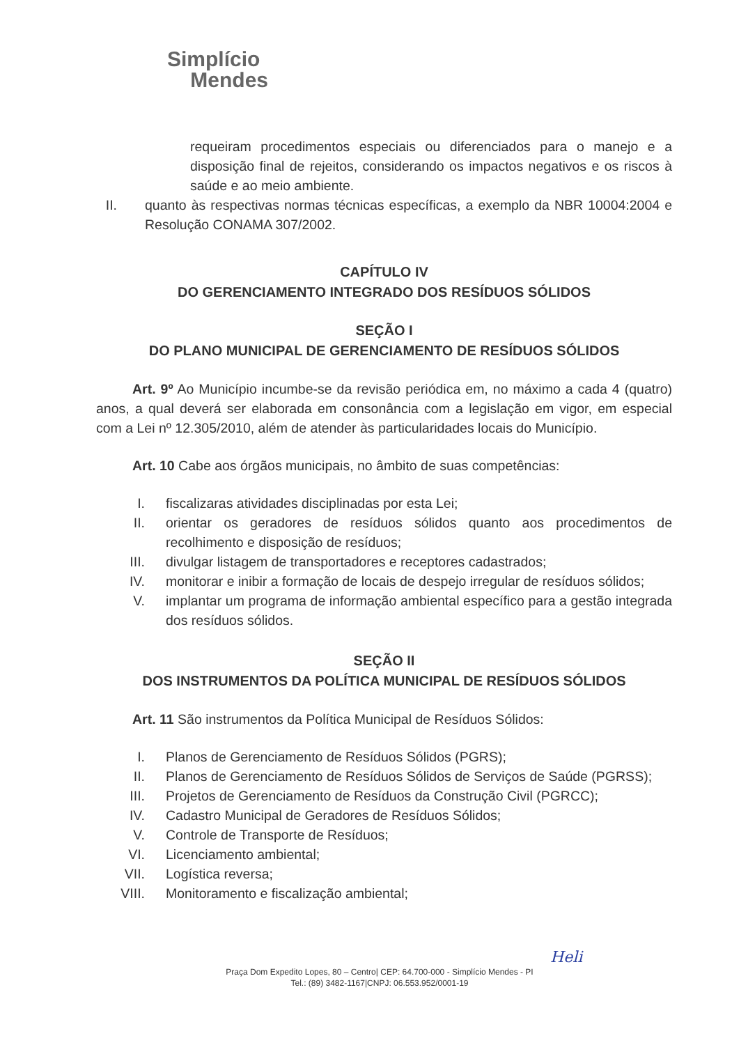Simplício
Mendes
requeiram procedimentos especiais ou diferenciados para o manejo e a disposição final de rejeitos, considerando os impactos negativos e os riscos à saúde e ao meio ambiente.
II.
quanto às respectivas normas técnicas específicas, a exemplo da NBR 10004:2004 e Resolução CONAMA 307/2002.
CAPÍTULO IV
DO GERENCIAMENTO INTEGRADO DOS RESÍDUOS SÓLIDOS
SEÇÃO I
DO PLANO MUNICIPAL DE GERENCIAMENTO DE RESÍDUOS SÓLIDOS
Art. 9º Ao Município incumbe-se da revisão periódica em, no máximo a cada 4 (quatro) anos, a qual deverá ser elaborada em consonância com a legislação em vigor, em especial com a Lei nº 12.305/2010, além de atender às particularidades locais do Município.
Art. 10 Cabe aos órgãos municipais, no âmbito de suas competências:
I. fiscalizaras atividades disciplinadas por esta Lei;
II. orientar os geradores de resíduos sólidos quanto aos procedimentos de recolhimento e disposição de resíduos;
III. divulgar listagem de transportadores e receptores cadastrados;
IV. monitorar e inibir a formação de locais de despejo irregular de resíduos sólidos;
V. implantar um programa de informação ambiental específico para a gestão integrada dos resíduos sólidos.
SEÇÃO II
DOS INSTRUMENTOS DA POLÍTICA MUNICIPAL DE RESÍDUOS SÓLIDOS
Art. 11 São instrumentos da Política Municipal de Resíduos Sólidos:
I. Planos de Gerenciamento de Resíduos Sólidos (PGRS);
II. Planos de Gerenciamento de Resíduos Sólidos de Serviços de Saúde (PGRSS);
III. Projetos de Gerenciamento de Resíduos da Construção Civil (PGRCC);
IV. Cadastro Municipal de Geradores de Resíduos Sólidos;
V. Controle de Transporte de Resíduos;
VI. Licenciamento ambiental;
VII. Logística reversa;
VIII. Monitoramento e fiscalização ambiental;
Heli
Praça Dom Expedito Lopes, 80 – Centro| CEP: 64.700-000 - Simplício Mendes - PI
Tel.: (89) 3482-1167|CNPJ: 06.553.952/0001-19